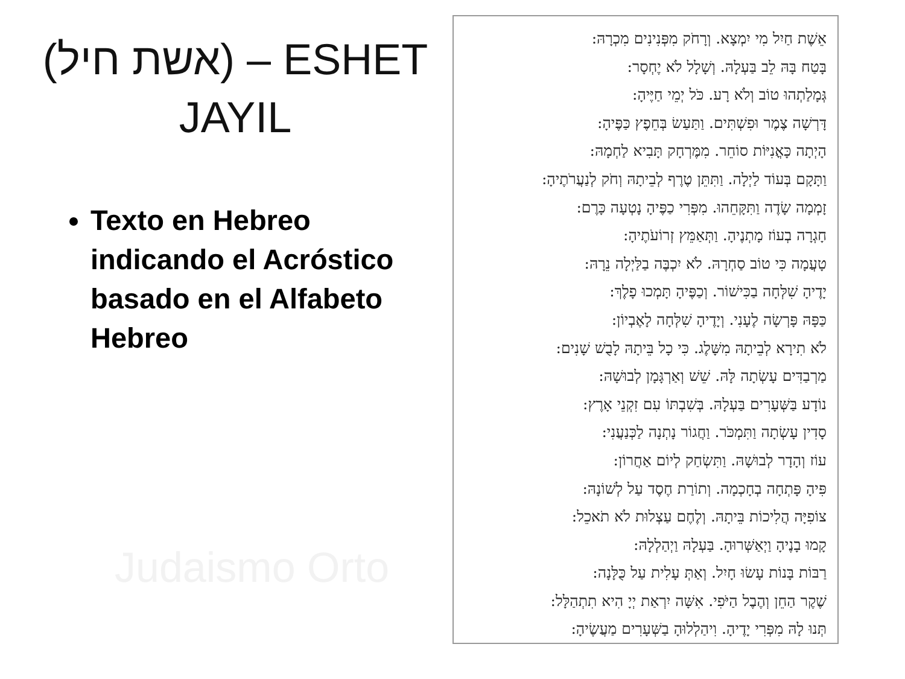Judaismo Orto
(אשת חיל) – ESHET JAYIL
Texto en Hebreo indicando el Acróstico basado en el Alfabeto Hebreo
אֵשֶׁת חַיִל מִי יִמְצָא. וְרָחֹק מִפְּנִינִים מִכְרָהּ:
בָּטַח בָּהּ לֵב בַּעְלָהּ. וְשָׁלָל לֹא יֶחְסָר:
גְּמָלַתְהוּ טוֹב וְלֹא רָע. כֹּל יְמֵי חַיֶּיהָ:
דָּרְשָׁה צֶמֶר וּפִשְׁתִּים. וַתַּעַשׂ בְּחֵפֶץ כַּפֶּיהָ:
הָיְתָה כָּאֳנִיּוֹת סוֹחֵר. מִמֶּרְחָק תָּבִיא לַחְמָהּ:
וַתָּקָם בְּעוֹד לַיְלָה. וַתִּתֵּן טֶרֶף לְבֵיתָהּ וְחֹק לְנַעֲרֹתֶיהָ:
זָמְמָה שָׂדֶה וַתִּקָּחֵהוּ. מִפְּרִי כַפֶּיהָ נָטְעָה כָּרֶם:
חָגְרָה בְעוֹז מָתְנֶיהָ. וַתְּאַמֵּץ זְרוֹעֹתֶיהָ:
טָעֲמָה כִּי טוֹב סַחְרָהּ. לֹא יִכְבֶּה בַלַּיְלָה נֵרָהּ:
יָדֶיהָ שִׁלְּחָה בַכִּישׁוֹר. וְכַפֶּיהָ תָּמְכוּ פָלֶךְ:
כַּפָּהּ פָּרְשָׂה לֶעָנִי. וְיָדֶיהָ שִׁלְּחָה לָאֶבְיוֹן:
לֹא תִירָא לְבֵיתָהּ מִשָּׁלֶג. כִּי כָל בֵּיתָהּ לָבֻשׁ שָׁנִים:
מַרְבַדִּים עָשְׂתָה לָּהּ. שֵׁשׁ וְאַרְגָּמָן לְבוּשָׁהּ:
נוֹדָע בַּשְּׁעָרִים בַּעְלָהּ. בְּשִׁבְתּוֹ עִם זִקְנֵי אָרֶץ:
סָדִין עָשְׂתָה וַתִּמְכֹּר. וַחֲגוֹר נָתְנָה לַכְּנַעֲנִי:
עוֹז וְהָדָר לְבוּשָׁהּ. וַתִּשְׂחַק לְיוֹם אַחֲרוֹן:
פִּיהָ פָּתְחָה בְחָכְמָה. וְתוֹרַת חֶסֶד עַל לְשׁוֹנָהּ:
צוֹפִיָּה הֲלִיכוֹת בֵּיתָהּ. וְלֶחֶם עַצְלוּת לֹא תֹאכֵל:
קָמוּ בָנֶיהָ וַיְאַשְּׁרוּהָ. בַּעְלָהּ וַיְהַלְלָהּ:
רַבּוֹת בָּנוֹת עָשׂוּ חָיִל. וְאַתְּ עָלִית עַל כֻּלָּנָה:
שֶׁקֶר הַחֵן וְהֶבֶל הַיֹּפִי. אִשָּׁה יִרְאַת יְיָ הִיא תִתְהַלָּל:
תְּנוּ לָהּ מִפְּרִי יָדֶיהָ. וִיהַלְלוּהָ בַשְּׁעָרִים מַעֲשֶׂיהָ: